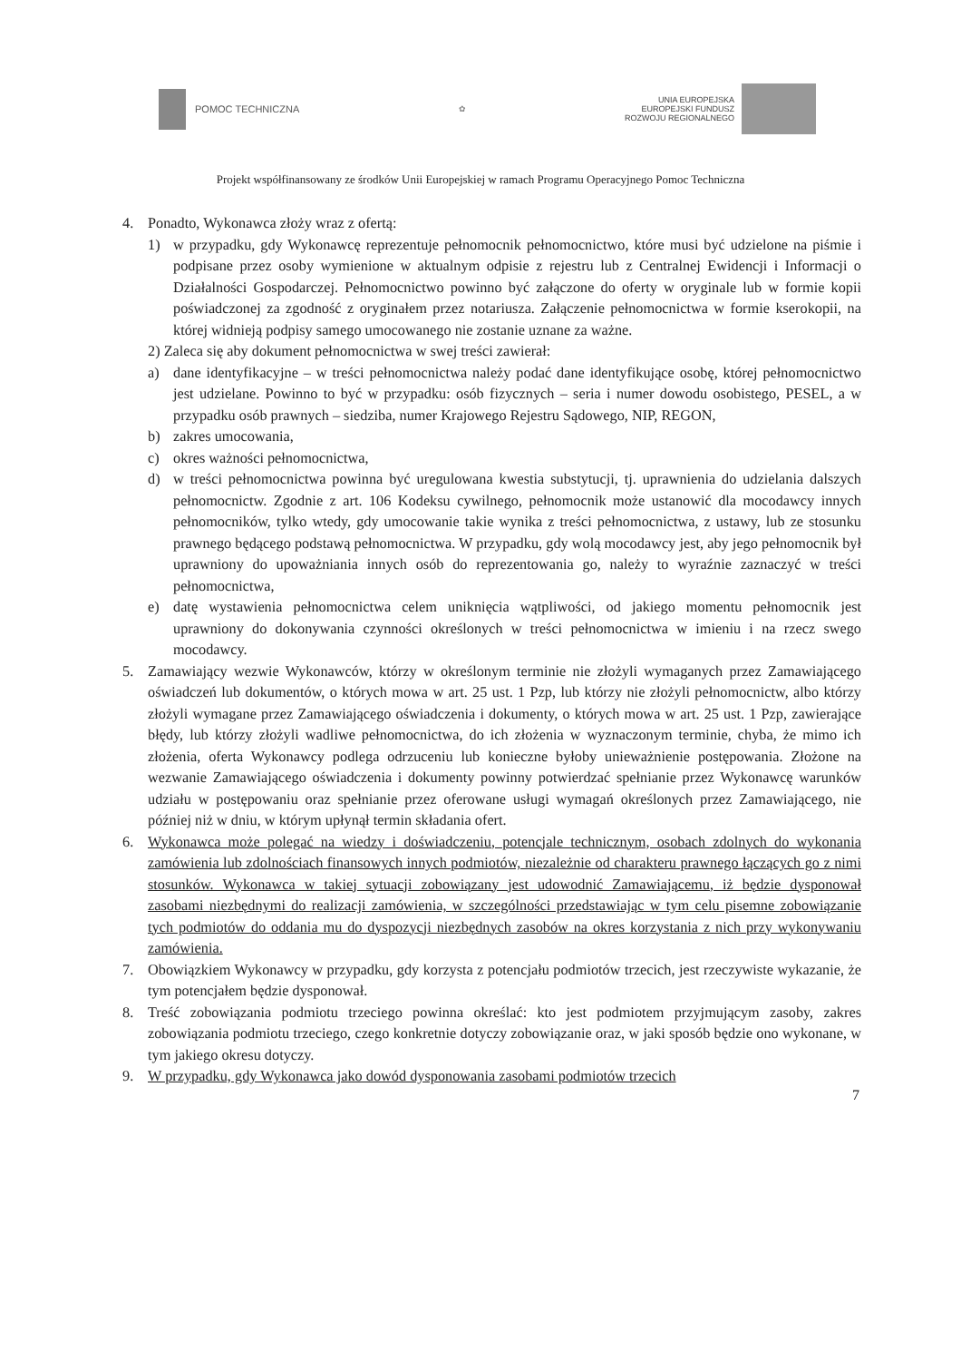POMOC TECHNICZNA
✿
UNIA EUROPEJSKA
EUROPEJSKI FUNDUSZ
ROZWOJU REGIONALNEGO
Projekt współfinansowany ze środków Unii Europejskiej w ramach Programu Operacyjnego Pomoc Techniczna
4. Ponadto, Wykonawca złoży wraz z ofertą:
1) w przypadku, gdy Wykonawcę reprezentuje pełnomocnik pełnomocnictwo, które musi być udzielone na piśmie i podpisane przez osoby wymienione w aktualnym odpisie z rejestru lub z Centralnej Ewidencji i Informacji o Działalności Gospodarczej. Pełnomocnictwo powinno być załączone do oferty w oryginale lub w formie kopii poświadczonej za zgodność z oryginałem przez notariusza. Załączenie pełnomocnictwa w formie kserokopii, na której widnieją podpisy samego umocowanego nie zostanie uznane za ważne.
2) Zaleca się aby dokument pełnomocnictwa w swej treści zawierał:
a) dane identyfikacyjne – w treści pełnomocnictwa należy podać dane identyfikujące osobę, której pełnomocnictwo jest udzielane. Powinno to być w przypadku: osób fizycznych – seria i numer dowodu osobistego, PESEL, a w przypadku osób prawnych – siedziba, numer Krajowego Rejestru Sądowego, NIP, REGON,
b) zakres umocowania,
c) okres ważności pełnomocnictwa,
d) w treści pełnomocnictwa powinna być uregulowana kwestia substytucji, tj. uprawnienia do udzielania dalszych pełnomocnictw. Zgodnie z art. 106 Kodeksu cywilnego, pełnomocnik może ustanowić dla mocodawcy innych pełnomocników, tylko wtedy, gdy umocowanie takie wynika z treści pełnomocnictwa, z ustawy, lub ze stosunku prawnego będącego podstawą pełnomocnictwa. W przypadku, gdy wolą mocodawcy jest, aby jego pełnomocnik był uprawniony do upoważniania innych osób do reprezentowania go, należy to wyraźnie zaznaczyć w treści pełnomocnictwa,
e) datę wystawienia pełnomocnictwa celem uniknięcia wątpliwości, od jakiego momentu pełnomocnik jest uprawniony do dokonywania czynności określonych w treści pełnomocnictwa w imieniu i na rzecz swego mocodawcy.
5. Zamawiający wezwie Wykonawców, którzy w określonym terminie nie złożyli wymaganych przez Zamawiającego oświadczeń lub dokumentów, o których mowa w art. 25 ust. 1 Pzp, lub którzy nie złożyli pełnomocnictw, albo którzy złożyli wymagane przez Zamawiającego oświadczenia i dokumenty, o których mowa w art. 25 ust. 1 Pzp, zawierające błędy, lub którzy złożyli wadliwe pełnomocnictwa, do ich złożenia w wyznaczonym terminie, chyba, że mimo ich złożenia, oferta Wykonawcy podlega odrzuceniu lub konieczne byłoby unieważnienie postępowania. Złożone na wezwanie Zamawiającego oświadczenia i dokumenty powinny potwierdzać spełnianie przez Wykonawcę warunków udziału w postępowaniu oraz spełnianie przez oferowane usługi wymagań określonych przez Zamawiającego, nie później niż w dniu, w którym upłynął termin składania ofert.
6. Wykonawca może polegać na wiedzy i doświadczeniu, potencjale technicznym, osobach zdolnych do wykonania zamówienia lub zdolnościach finansowych innych podmiotów, niezależnie od charakteru prawnego łączących go z nimi stosunków. Wykonawca w takiej sytuacji zobowiązany jest udowodnić Zamawiającemu, iż będzie dysponował zasobami niezbędnymi do realizacji zamówienia, w szczególności przedstawiając w tym celu pisemne zobowiązanie tych podmiotów do oddania mu do dyspozycji niezbędnych zasobów na okres korzystania z nich przy wykonywaniu zamówienia.
7. Obowiązkiem Wykonawcy w przypadku, gdy korzysta z potencjału podmiotów trzecich, jest rzeczywiste wykazanie, że tym potencjałem będzie dysponował.
8. Treść zobowiązania podmiotu trzeciego powinna określać: kto jest podmiotem przyjmującym zasoby, zakres zobowiązania podmiotu trzeciego, czego konkretnie dotyczy zobowiązanie oraz, w jaki sposób będzie ono wykonane, w tym jakiego okresu dotyczy.
9. W przypadku, gdy Wykonawca jako dowód dysponowania zasobami podmiotów trzecich
7